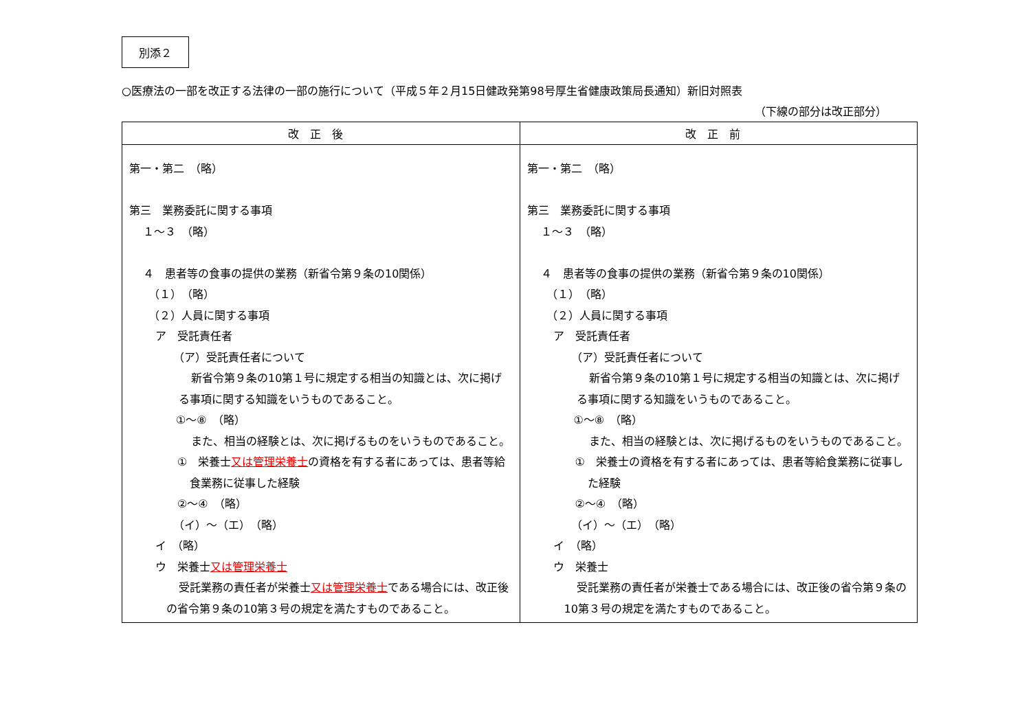別添２
○医療法の一部を改正する法律の一部の施行について（平成５年２月15日健政発第98号厚生省健康政策局長通知）新旧対照表
（下線の部分は改正部分）
| 改正後 | 改正前 |
| --- | --- |
| 第一・第二 （略） 第三 業務委託に関する事項 １～３ （略） ４ 患者等の食事の提供の業務（新省令第９条の10関係） （１） （略） （２）人員に関する事項 ア 受託責任者 （ア）受託責任者について 新省令第９条の10第１号に規定する相当の知識とは、次に掲げる事項に関する知識をいうものであること。 ①～⑧ （略） また、相当の経験とは、次に掲げるものをいうものであること。 ① 栄養士 又は管理栄養士 の資格を有する者にあっては、患者等給食業務に従事した経験 ②～④ （略） （イ）～（エ） （略） イ （略） ウ 栄養士 又は管理栄養士 受託業務の責任者が栄養士 又は管理栄養士 である場合には、改正後の省令第９条の10第３号の規定を満たすものであること。 | 第一・第二 （略） 第三 業務委託に関する事項 １～３ （略） ４ 患者等の食事の提供の業務（新省令第９条の10関係） （１） （略） （２）人員に関する事項 ア 受託責任者 （ア）受託責任者について 新省令第９条の10第１号に規定する相当の知識とは、次に掲げる事項に関する知識をいうものであること。 ①～⑧ （略） また、相当の経験とは、次に掲げるものをいうものであること。 ① 栄養士の資格を有する者にあっては、患者等給食業務に従事した経験 ②～④ （略） （イ）～（エ） （略） イ （略） ウ 栄養士 受託業務の責任者が栄養士である場合には、改正後の省令第９条の10第３号の規定を満たすものであること。 |